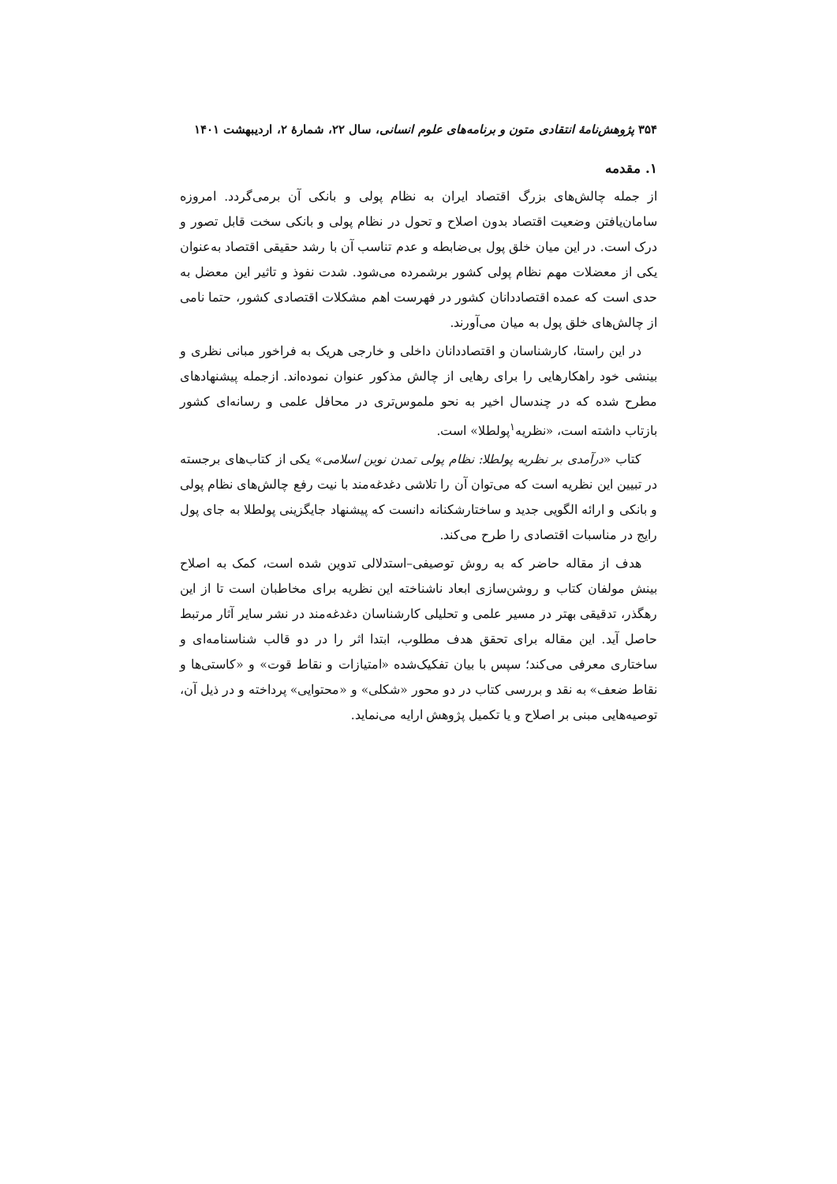۳۵۴ پژوهش‌نامهٔ انتقادی متون و برنامه‌های علوم انسانی، سال ۲۲، شمارهٔ ۲، اردیبهشت ۱۴۰۱
۱. مقدمه
از جمله چالش‌های بزرگ اقتصاد ایران به نظام پولی و بانکی آن برمی‌گردد. امروزه سامان‌یافتن وضعیت اقتصاد بدون اصلاح و تحول در نظام پولی و بانکی سخت قابل تصور و درک است. در این میان خلق پول بی‌ضابطه و عدم تناسب آن با رشد حقیقی اقتصاد به‌عنوان یکی از معضلات مهم نظام پولی کشور برشمرده می‌شود. شدت نفوذ و تاثیر این معضل به حدی است که عمده اقتصاددانان کشور در فهرست اهم مشکلات اقتصادی کشور، حتما نامی از چالش‌های خلق پول به میان می‌آورند.
در این راستا، کارشناسان و اقتصاددانان داخلی و خارجی هریک به فراخور مبانی نظری و بینشی خود راهکارهایی را برای رهایی از چالش مذکور عنوان نموده‌اند. ازجمله پیشنهادهای مطرح شده که در چندسال اخیر به نحو ملموس‌تری در محافل علمی و رسانه‌ای کشور بازتاب داشته است، «نظریه<sup>۱</sup>پولطلا» است.
کتاب «درآمدی بر نظریه پولطلا: نظام پولی تمدن نوین اسلامی» یکی از کتاب‌های برجسته در تبیین این نظریه است که می‌توان آن را تلاشی دغدغه‌مند با نیت رفع چالش‌های نظام پولی و بانکی و ارائه الگویی جدید و ساختارشکنانه دانست که پیشنهاد جایگزینی پولطلا به جای پول رایج در مناسبات اقتصادی را طرح می‌کند.
هدف از مقاله حاضر که به روش توصیفی–استدلالی تدوین شده است، کمک به اصلاح بینش مولفان کتاب و روشن‌سازی ابعاد ناشناخته این نظریه برای مخاطبان است تا از این رهگذر، تدقیقی بهتر در مسیر علمی و تحلیلی کارشناسان دغدغه‌مند در نشر سایر آثار مرتبط حاصل آید. این مقاله برای تحقق هدف مطلوب، ابتدا اثر را در دو قالب شناسنامه‌ای و ساختاری معرفی می‌کند؛ سپس با بیان تفکیک‌شده «امتیازات و نقاط قوت» و «کاستی‌ها و نقاط ضعف» به نقد و بررسی کتاب در دو محور «شکلی» و «محتوایی» پرداخته و در ذیل آن، توصیه‌هایی مبنی بر اصلاح و یا تکمیل پژوهش ارایه می‌نماید.